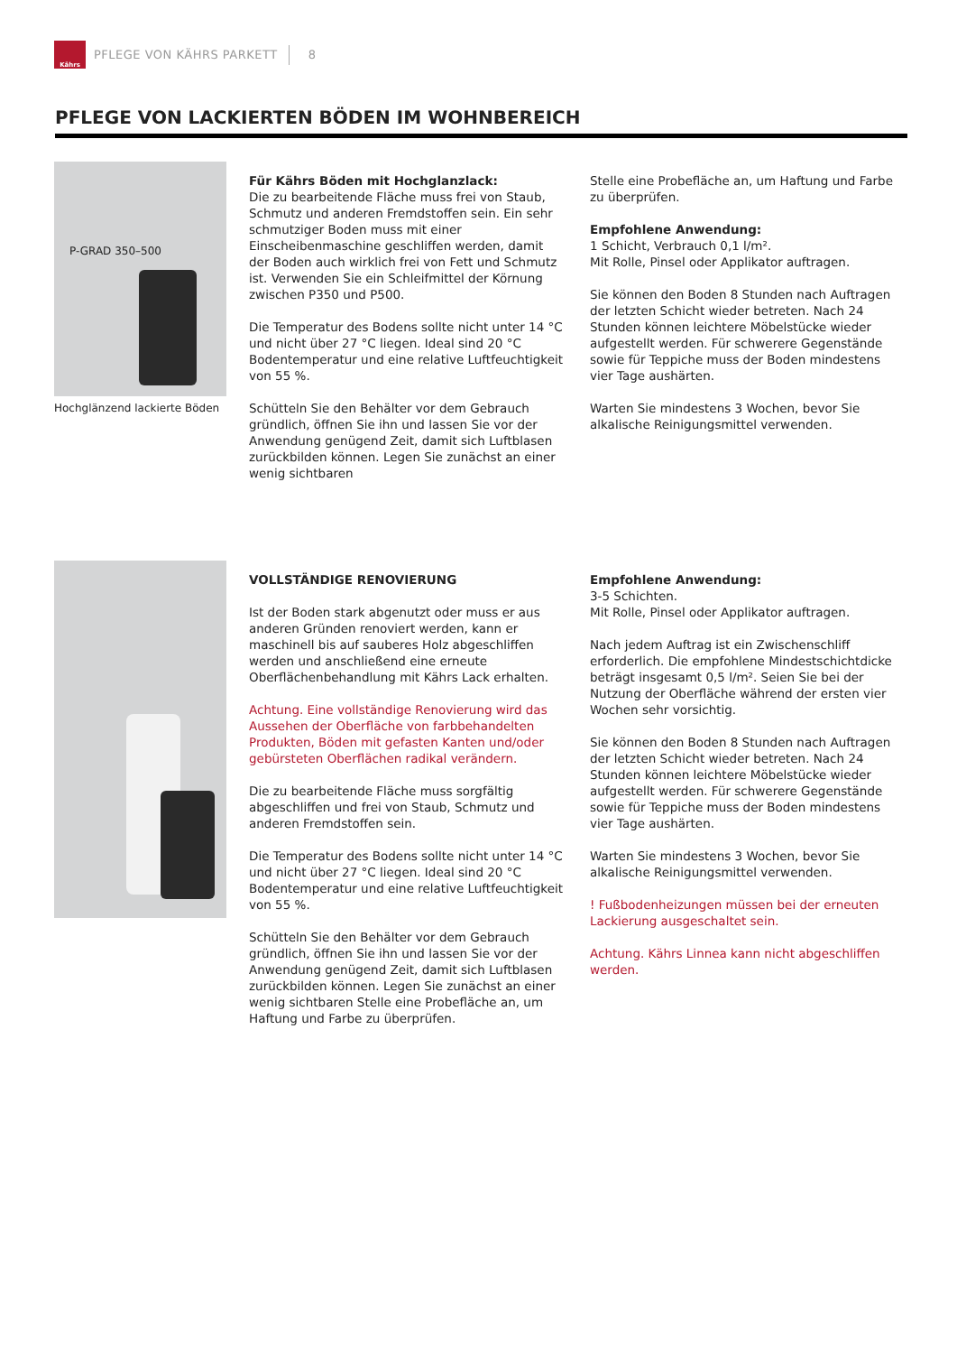Kährs
PFLEGE VON KÄHRS PARKETT 8
PFLEGE VON LACKIERTEN BÖDEN IM WOHNBEREICH
P-GRAD 350–500
Hochglänzend lackierte Böden
Für Kährs Böden mit Hochglanzlack:
Die zu bearbeitende Fläche muss frei von Staub, Schmutz und anderen Fremdstoffen sein. Ein sehr schmutziger Boden muss mit einer Einscheibenmaschine geschliffen werden, damit der Boden auch wirklich frei von Fett und Schmutz ist. Verwenden Sie ein Schleifmittel der Körnung zwischen P350 und P500.
Die Temperatur des Bodens sollte nicht unter 14 °C und nicht über 27 °C liegen. Ideal sind 20 °C Bodentemperatur und eine relative Luftfeuchtigkeit von 55 %.
Schütteln Sie den Behälter vor dem Gebrauch gründlich, öffnen Sie ihn und lassen Sie vor der Anwendung genügend Zeit, damit sich Luftblasen zurückbilden können. Legen Sie zunächst an einer wenig sichtbaren
Stelle eine Probefläche an, um Haftung und Farbe zu überprüfen.
Empfohlene Anwendung:
1 Schicht, Verbrauch 0,1 l/m².
Mit Rolle, Pinsel oder Applikator auftragen.
Sie können den Boden 8 Stunden nach Auftragen der letzten Schicht wieder betreten. Nach 24 Stunden können leichtere Möbelstücke wieder aufgestellt werden. Für schwerere Gegenstände sowie für Teppiche muss der Boden mindestens vier Tage aushärten.
Warten Sie mindestens 3 Wochen, bevor Sie alkalische Reinigungsmittel verwenden.
VOLLSTÄNDIGE RENOVIERUNG
Ist der Boden stark abgenutzt oder muss er aus anderen Gründen renoviert werden, kann er maschinell bis auf sauberes Holz abgeschliffen werden und anschließend eine erneute Oberflächenbehandlung mit Kährs Lack erhalten.
Achtung. Eine vollständige Renovierung wird das Aussehen der Oberfläche von farbbehandelten Produkten, Böden mit gefasten Kanten und/oder gebürsteten Oberflächen radikal verändern.
Die zu bearbeitende Fläche muss sorgfältig abgeschliffen und frei von Staub, Schmutz und anderen Fremdstoffen sein.
Die Temperatur des Bodens sollte nicht unter 14 °C und nicht über 27 °C liegen. Ideal sind 20 °C Bodentemperatur und eine relative Luftfeuchtigkeit von 55 %.
Schütteln Sie den Behälter vor dem Gebrauch gründlich, öffnen Sie ihn und lassen Sie vor der Anwendung genügend Zeit, damit sich Luftblasen zurückbilden können. Legen Sie zunächst an einer wenig sichtbaren Stelle eine Probefläche an, um Haftung und Farbe zu überprüfen.
Empfohlene Anwendung:
3-5 Schichten.
Mit Rolle, Pinsel oder Applikator auftragen.
Nach jedem Auftrag ist ein Zwischenschliff erforderlich. Die empfohlene Mindestschichtdicke beträgt insgesamt 0,5 l/m². Seien Sie bei der Nutzung der Oberfläche während der ersten vier Wochen sehr vorsichtig.
Sie können den Boden 8 Stunden nach Auftragen der letzten Schicht wieder betreten. Nach 24 Stunden können leichtere Möbelstücke wieder aufgestellt werden. Für schwerere Gegenstände sowie für Teppiche muss der Boden mindestens vier Tage aushärten.
Warten Sie mindestens 3 Wochen, bevor Sie alkalische Reinigungsmittel verwenden.
! Fußbodenheizungen müssen bei der erneuten Lackierung ausgeschaltet sein.
Achtung. Kährs Linnea kann nicht abgeschliffen werden.